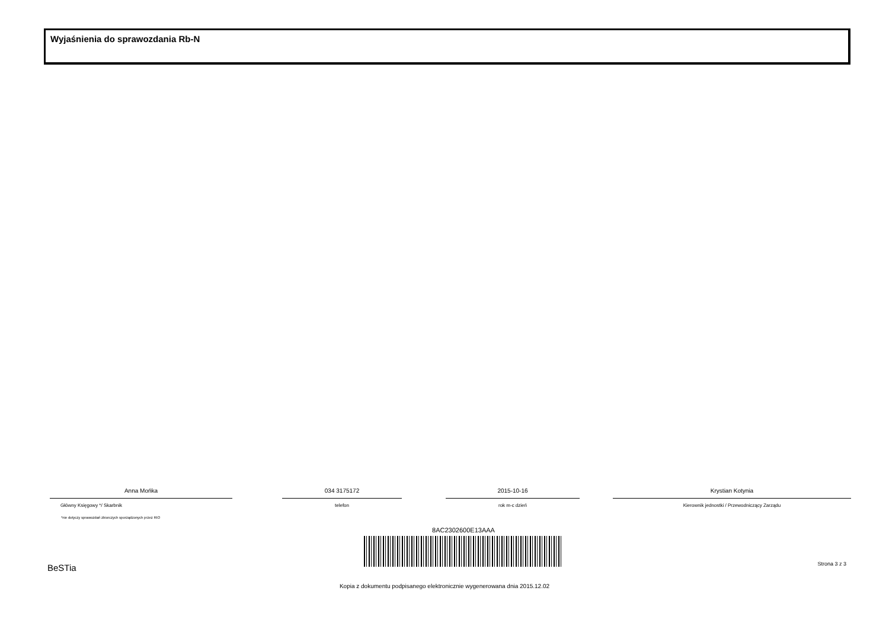Wyjaśnienia do sprawozdania Rb-N
Anna Mońka
Główny Księgowy */ Skarbnik
034 3175172
telefon
2015-10-16
rok m-c dzień
Krystian Kotynia
Kierownik jednostki / Przewodniczący Zarządu
*nie dotyczy sprawozdań zbiorczych sporządzonych przez RIO
8AC2302600E13AAA
BeSTia Strona 3 z 3
Kopia z dokumentu podpisanego elektronicznie wygenerowana dnia 2015.12.02